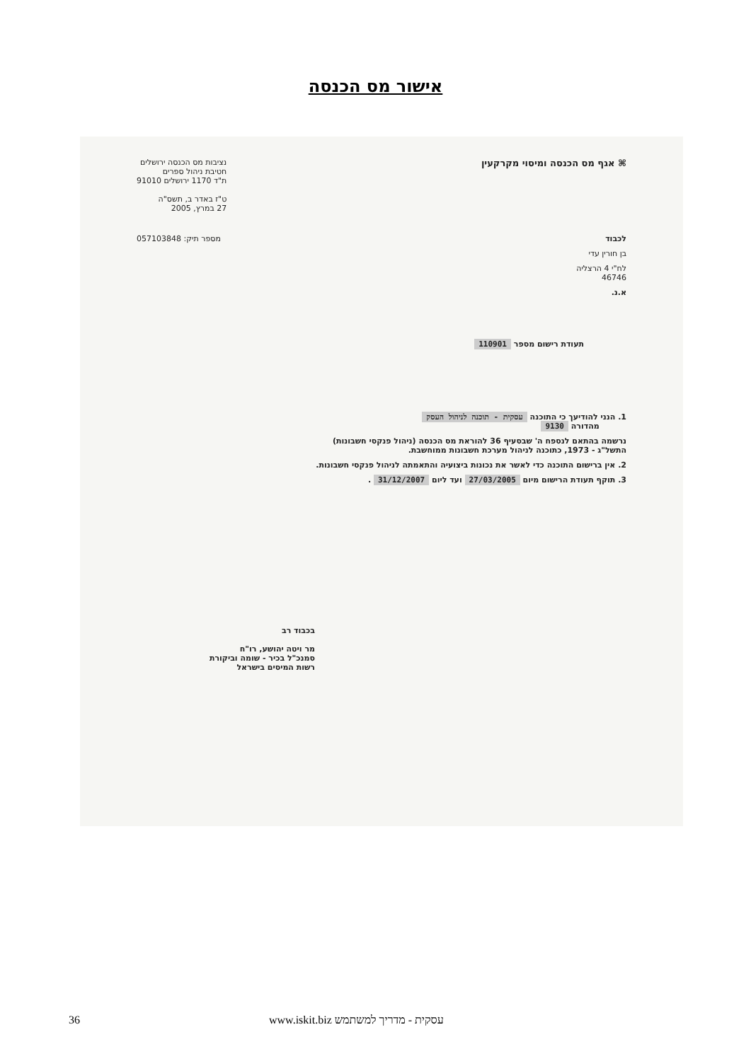אישור מס הכנסה
⌘ אגף מס הכנסה ומיסוי מקרקעין
נציבות מס הכנסה ירושלים
חטיבת ניהול ספרים
ת"ד 1170 ירושלים 91010
ט"ז באדר ב, תשס"ה
27 במרץ, 2005
לכבוד מספר תיק: 057103848
בן חורין עדי
לח"י 4 הרצליה
46746
א.נ.
תעודת רישום מספר 110901
1. הנני להודיעך כי התוכנה עסקית - תוכנה לניהול העסק
מהדורה 9130
נרשמה בהתאם לנספח ה' שבסעיף 36 להוראת מס הכנסה (ניהול פנקסי חשבונות)
התשל"ג - 1973, כתוכנה לניהול מערכת חשבונות ממוחשבת.
2. אין ברישום התוכנה כדי לאשר את נכונות ביצועיה והתאמתה לניהול פנקסי חשבונות.
3. תוקף תעודת הרישום מיום 27/03/2005 ועד ליום 31/12/2007 .
בכבוד רב
מר ויטה יהושע, רו"ח
סמנכ"ל בכיר - שומה וביקורת
רשות המיסים בישראל
36 www.iskit.biz עסקית - מדריך למשתמש